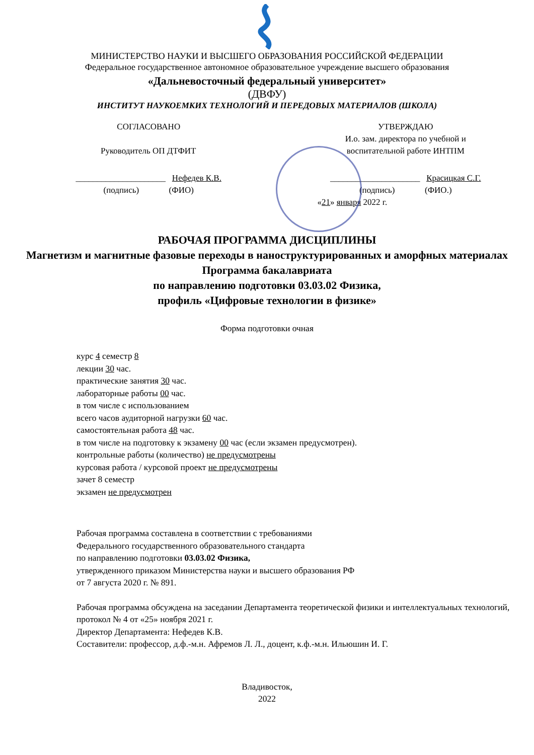МИНИСТЕРСТВО НАУКИ И ВЫСШЕГО ОБРАЗОВАНИЯ РОССИЙСКОЙ ФЕДЕРАЦИИ
Федеральное государственное автономное образовательное учреждение высшего образования
«Дальневосточный федеральный университет»
(ДВФУ)
ИНСТИТУТ НАУКОЕМКИХ ТЕХНОЛОГИЙ И ПЕРЕДОВЫХ МАТЕРИАЛОВ (ШКОЛА)
СОГЛАСОВАНО
Руководитель ОП ДТФИТ
_____________________ Нефедев К.В.
(подпись) (ФИО)
УТВЕРЖДАЮ
И.о. зам. директора по учебной и
воспитательной работе ИНТПМ
_____________________ Красицкая С.Г.
(подпись) (ФИО.)
«21» января 2022 г.
РАБОЧАЯ ПРОГРАММА ДИСЦИПЛИНЫ
Магнетизм и магнитные фазовые переходы в наноструктурированных и аморфных материалах
Программа бакалавриата
по направлению подготовки 03.03.02 Физика,
профиль «Цифровые технологии в физике»
Форма подготовки очная
курс 4 семестр 8
лекции 30 час.
практические занятия 30 час.
лабораторные работы 00 час.
в том числе с использованием
всего часов аудиторной нагрузки 60 час.
самостоятельная работа 48 час.
в том числе на подготовку к экзамену 00 час (если экзамен предусмотрен).
контрольные работы (количество) не предусмотрены
курсовая работа / курсовой проект не предусмотрены
зачет 8 семестр
экзамен не предусмотрен
Рабочая программа составлена в соответствии с требованиями
Федерального государственного образовательного стандарта
по направлению подготовки 03.03.02 Физика,
утвержденного приказом Министерства науки и высшего образования РФ
от 7 августа 2020 г. № 891.
Рабочая программа обсуждена на заседании Департамента теоретической физики и интеллектуальных технологий, протокол № 4 от «25» ноября 2021 г.
Директор Департамента: Нефедев К.В.
Составители: профессор, д.ф.-м.н. Афремов Л. Л., доцент, к.ф.-м.н. Ильюшин И. Г.
Владивосток,
2022